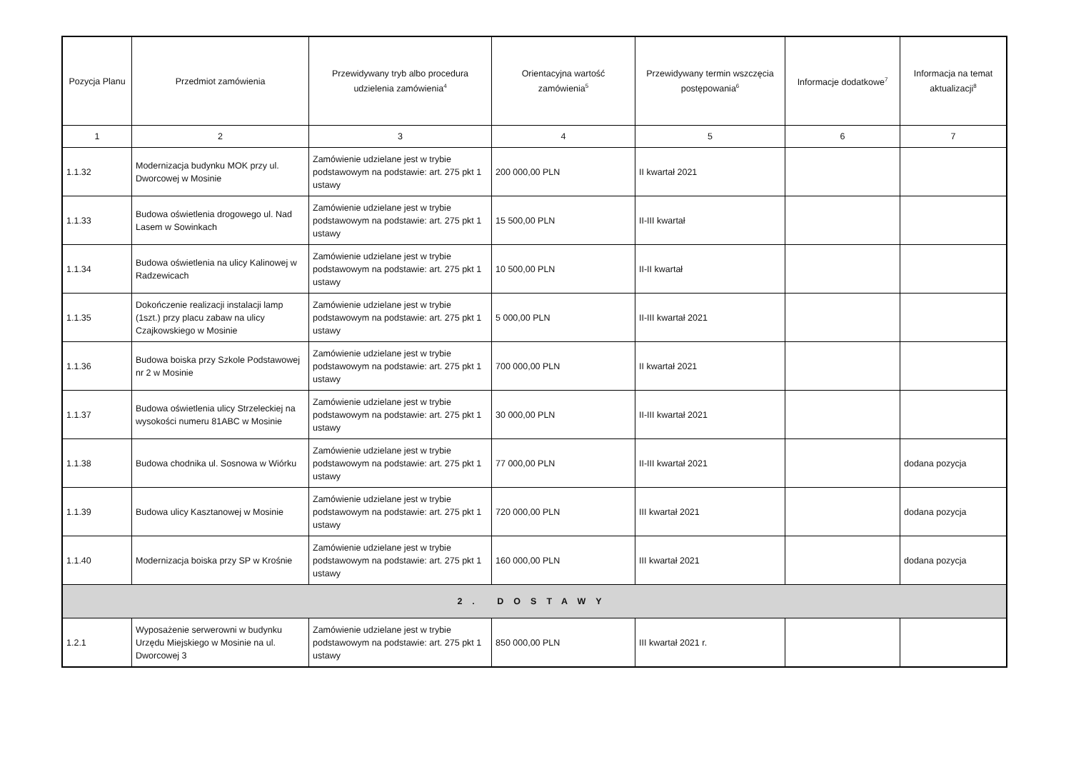| Pozycja Planu | Przedmiot zamówienia | Przewidywany tryb albo procedura udzielenia zamówienia<sup>4</sup> | Orientacyjna wartość zamówienia<sup>5</sup> | Przewidywany termin wszczęcia postępowania<sup>6</sup> | Informacje dodatkowe<sup>7</sup> | Informacja na temat aktualizacji<sup>8</sup> |
| --- | --- | --- | --- | --- | --- | --- |
| 1 | 2 | 3 | 4 | 5 | 6 | 7 |
| 1.1.32 | Modernizacja budynku MOK przy ul. Dworcowej w Mosinie | Zamówienie udzielane jest w trybie podstawowym na podstawie: art. 275 pkt 1 ustawy | 200 000,00 PLN | II kwartał 2021 | | |
| 1.1.33 | Budowa oświetlenia drogowego ul. Nad Lasem w Sowinkach | Zamówienie udzielane jest w trybie podstawowym na podstawie: art. 275 pkt 1 ustawy | 15 500,00 PLN | II-III kwartał | | |
| 1.1.34 | Budowa oświetlenia na ulicy Kalinowej w Radzewicach | Zamówienie udzielane jest w trybie podstawowym na podstawie: art. 275 pkt 1 ustawy | 10 500,00 PLN | II-II kwartał | | |
| 1.1.35 | Dokończenie realizacji instalacji lamp (1szt.) przy placu zabaw na ulicy Czajkowskiego w Mosinie | Zamówienie udzielane jest w trybie podstawowym na podstawie: art. 275 pkt 1 ustawy | 5 000,00 PLN | II-III kwartał 2021 | | |
| 1.1.36 | Budowa boiska przy Szkole Podstawowej nr 2 w Mosinie | Zamówienie udzielane jest w trybie podstawowym na podstawie: art. 275 pkt 1 ustawy | 700 000,00 PLN | II kwartał 2021 | | |
| 1.1.37 | Budowa oświetlenia ulicy Strzeleckiej na wysokości numeru 81ABC w Mosinie | Zamówienie udzielane jest w trybie podstawowym na podstawie: art. 275 pkt 1 ustawy | 30 000,00 PLN | II-III kwartał 2021 | | |
| 1.1.38 | Budowa chodnika ul. Sosnowa w Wiórku | Zamówienie udzielane jest w trybie podstawowym na podstawie: art. 275 pkt 1 ustawy | 77 000,00 PLN | II-III kwartał 2021 | | dodana pozycja |
| 1.1.39 | Budowa ulicy Kasztanowej w Mosinie | Zamówienie udzielane jest w trybie podstawowym na podstawie: art. 275 pkt 1 ustawy | 720 000,00 PLN | III kwartał 2021 | | dodana pozycja |
| 1.1.40 | Modernizacja boiska przy SP w Krośnie | Zamówienie udzielane jest w trybie podstawowym na podstawie: art. 275 pkt 1 ustawy | 160 000,00 PLN | III kwartał 2021 | | dodana pozycja |
| 2. DOSTAWY | | | | | | |
| 1.2.1 | Wyposażenie serwerowni w budynku Urzędu Miejskiego w Mosinie na ul. Dworcowej 3 | Zamówienie udzielane jest w trybie podstawowym na podstawie: art. 275 pkt 1 ustawy | 850 000,00 PLN | III kwartał 2021 r. | | |